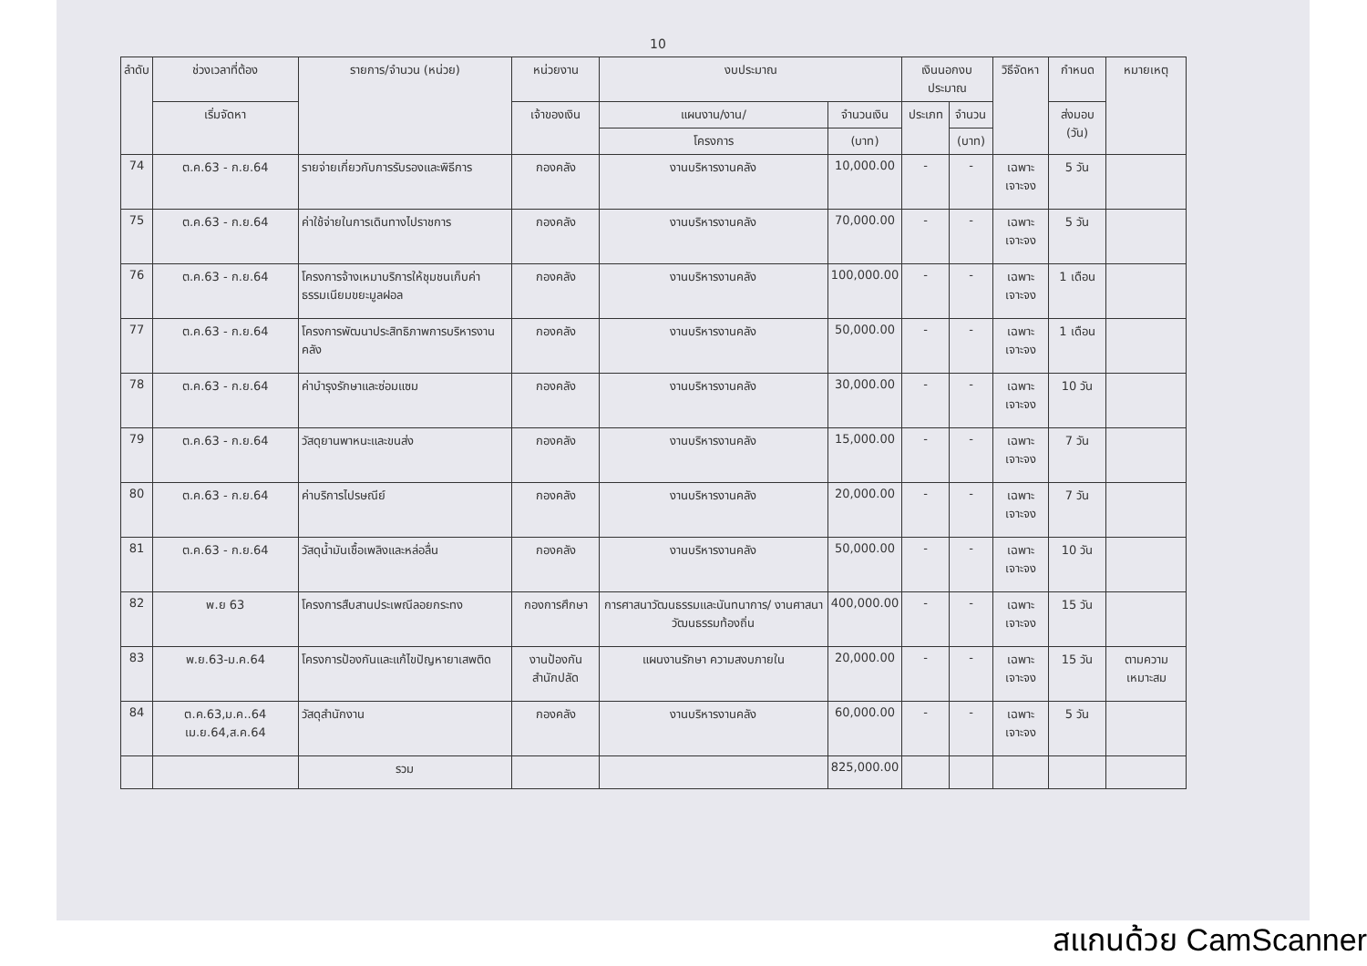10
| ลำดับ | ช่วงเวลาที่ต้อง | รายการ/จำนวน (หน่วย) | หน่วยงาน | งบประมาณ | | เงินนอกงบประมาณ | | วิธีจัดหา | กำหนด | หมายเหตุ |
| --- | --- | --- | --- | --- | --- | --- | --- | --- | --- | --- |
| | เริ่มจัดหา | | เจ้าของเงิน | แผนงาน/งาน/ | จำนวนเงิน | ประเภท | จำนวน | | ส่งมอบ (วัน) | |
| | | | | โครงการ | (บาท) | | (บาท) | | | |
| 74 | ต.ค.63 - ก.ย.64 | รายจ่ายเกี่ยวกับการรับรองและพิธีการ | กองคลัง | งานบริหารงานคลัง | 10,000.00 | - | - | เฉพาะเจาะจง | 5 วัน | |
| 75 | ต.ค.63 - ก.ย.64 | ค่าใช้จ่ายในการเดินทางไปราชการ | กองคลัง | งานบริหารงานคลัง | 70,000.00 | - | - | เฉพาะเจาะจง | 5 วัน | |
| 76 | ต.ค.63 - ก.ย.64 | โครงการจ้างเหมาบริการให้ชุมชนเก็บค่าธรรมเนียมขยะมูลฝอล | กองคลัง | งานบริหารงานคลัง | 100,000.00 | - | - | เฉพาะเจาะจง | 1 เดือน | |
| 77 | ต.ค.63 - ก.ย.64 | โครงการพัฒนาประสิทธิภาพการบริหารงานคลัง | กองคลัง | งานบริหารงานคลัง | 50,000.00 | - | - | เฉพาะเจาะจง | 1 เดือน | |
| 78 | ต.ค.63 - ก.ย.64 | ค่าบำรุงรักษาและซ่อมแซม | กองคลัง | งานบริหารงานคลัง | 30,000.00 | - | - | เฉพาะเจาะจง | 10 วัน | |
| 79 | ต.ค.63 - ก.ย.64 | วัสดุยานพาหนะและขนส่ง | กองคลัง | งานบริหารงานคลัง | 15,000.00 | - | - | เฉพาะเจาะจง | 7 วัน | |
| 80 | ต.ค.63 - ก.ย.64 | ค่าบริการไปรษณีย์ | กองคลัง | งานบริหารงานคลัง | 20,000.00 | - | - | เฉพาะเจาะจง | 7 วัน | |
| 81 | ต.ค.63 - ก.ย.64 | วัสดุน้ำมันเชื้อเพลิงและหล่อลื่น | กองคลัง | งานบริหารงานคลัง | 50,000.00 | - | - | เฉพาะเจาะจง | 10 วัน | |
| 82 | พ.ย 63 | โครงการสืบสานประเพณีลอยกระทง | กองการศึกษา | การศาสนาวัฒนธรรมและนันทนาการ/ งานศาสนาวัฒนธรรมท้องถิ่น | 400,000.00 | - | - | เฉพาะเจาะจง | 15 วัน | |
| 83 | พ.ย.63-ม.ค.64 | โครงการป้องกันและแก้ไขปัญหายาเสพติด | งานป้องกัน สำนักปลัด | แผนงานรักษา ความสงบภายใน | 20,000.00 | - | - | เฉพาะเจาะจง | 15 วัน | ตามความ เหมาะสม |
| 84 | ต.ค.63,ม.ค..64 เม.ย.64,ส.ค.64 | วัสดุสำนักงาน | กองคลัง | งานบริหารงานคลัง | 60,000.00 | - | - | เฉพาะเจาะจง | 5 วัน | |
| | | รวม | | | 825,000.00 | | | | | |
สแกนด้วย CamScanner